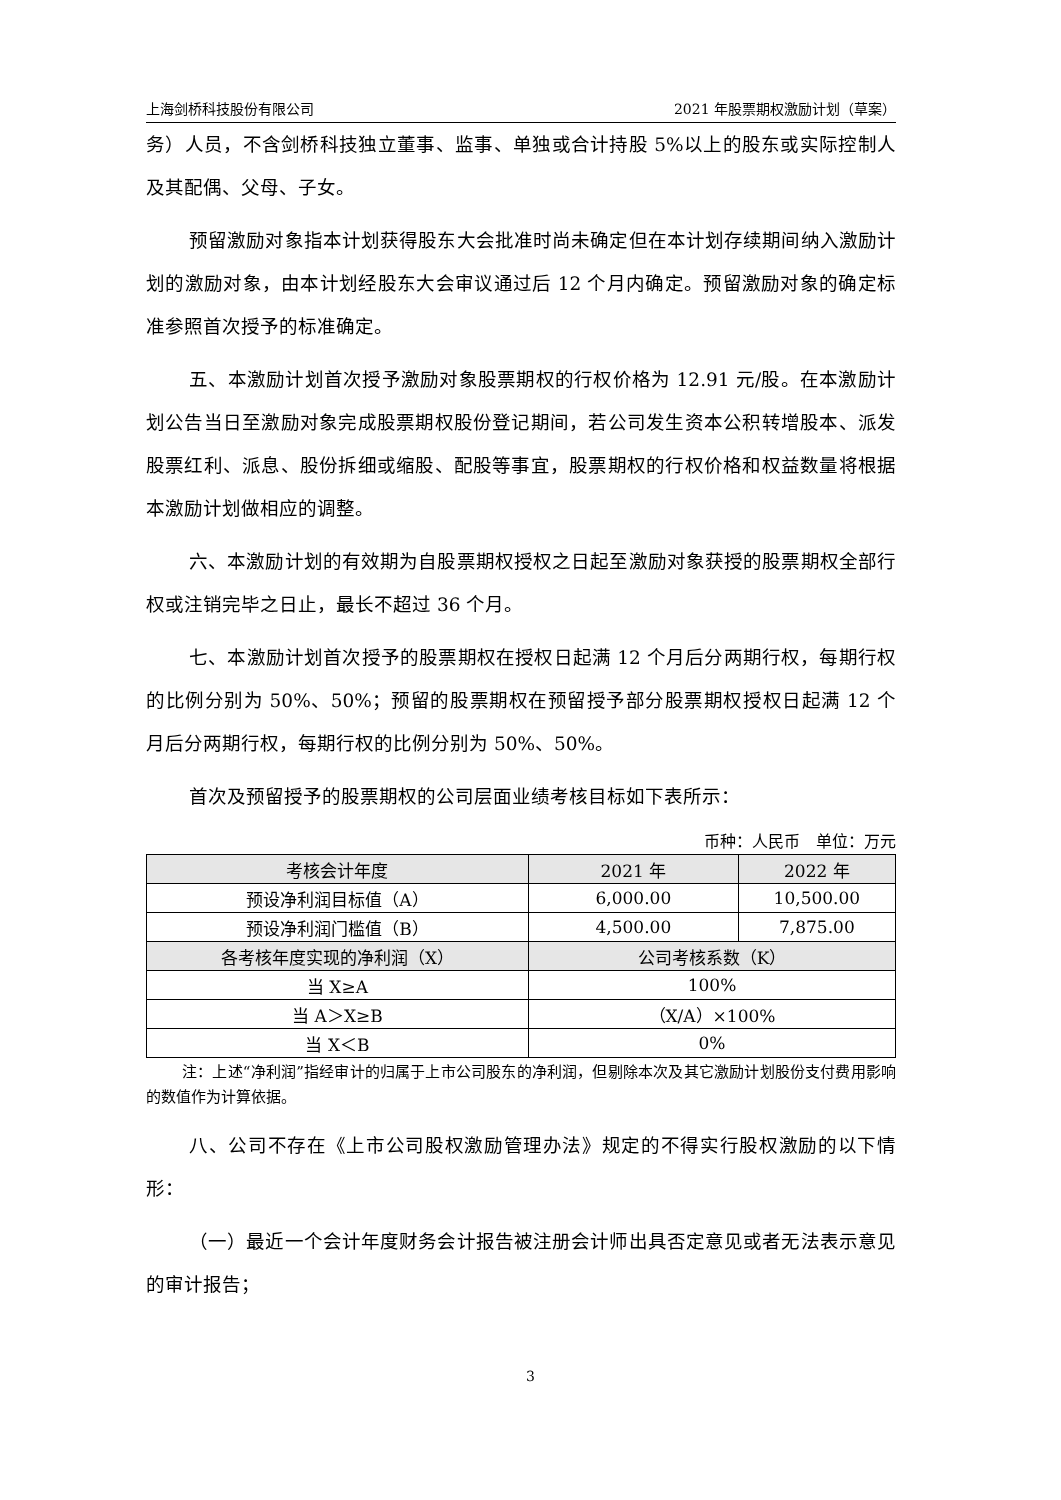上海剑桥科技股份有限公司 2021 年股票期权激励计划（草案）
务）人员，不含剑桥科技独立董事、监事、单独或合计持股 5%以上的股东或实际控制人及其配偶、父母、子女。
预留激励对象指本计划获得股东大会批准时尚未确定但在本计划存续期间纳入激励计划的激励对象，由本计划经股东大会审议通过后 12 个月内确定。预留激励对象的确定标准参照首次授予的标准确定。
五、本激励计划首次授予激励对象股票期权的行权价格为 12.91 元/股。在本激励计划公告当日至激励对象完成股票期权股份登记期间，若公司发生资本公积转增股本、派发股票红利、派息、股份拆细或缩股、配股等事宜，股票期权的行权价格和权益数量将根据本激励计划做相应的调整。
六、本激励计划的有效期为自股票期权授权之日起至激励对象获授的股票期权全部行权或注销完毕之日止，最长不超过 36 个月。
七、本激励计划首次授予的股票期权在授权日起满 12 个月后分两期行权，每期行权的比例分别为 50%、50%；预留的股票期权在预留授予部分股票期权授权日起满 12 个月后分两期行权，每期行权的比例分别为 50%、50%。
首次及预留授予的股票期权的公司层面业绩考核目标如下表所示：
币种：人民币　单位：万元
| 考核会计年度 | 2021 年 | 2022 年 |
| --- | --- | --- |
| 预设净利润目标值（A） | 6,000.00 | 10,500.00 |
| 预设净利润门槛值（B） | 4,500.00 | 7,875.00 |
| 各考核年度实现的净利润（X） | 公司考核系数（K） | |
| 当 X≥A | 100% | |
| 当 A＞X≥B | （X/A）×100% | |
| 当 X＜B | 0% | |
注：上述“净利润”指经审计的归属于上市公司股东的净利润，但剔除本次及其它激励计划股份支付费用影响的数值作为计算依据。
八、公司不存在《上市公司股权激励管理办法》规定的不得实行股权激励的以下情形：
（一）最近一个会计年度财务会计报告被注册会计师出具否定意见或者无法表示意见的审计报告；
3